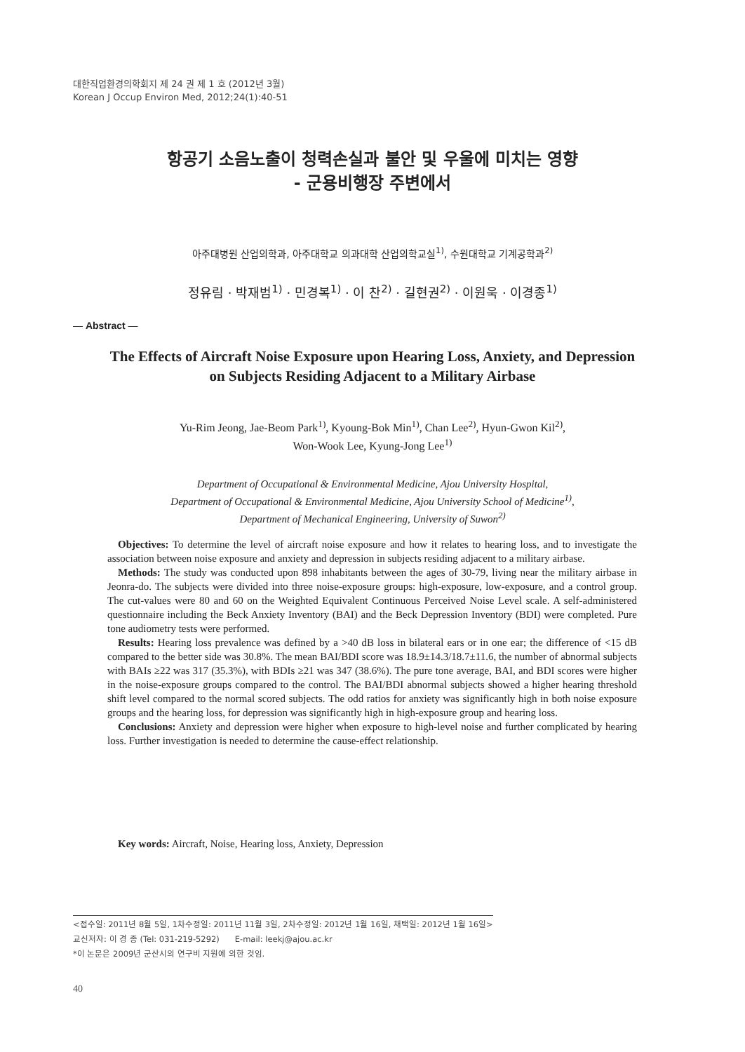대한직업환경의학회지 제 24 권 제 1 호 (2012년 3월)
Korean J Occup Environ Med, 2012;24(1):40-51
항공기 소음노출이 청력손실과 불안 및 우울에 미치는 영향
- 군용비행장 주변에서
아주대병원 산업의학과, 아주대학교 의과대학 산업의학교실<sup>1)</sup>, 수원대학교 기계공학과<sup>2)</sup>
정유림 · 박재범<sup>1)</sup> · 민경복<sup>1)</sup> · 이 찬<sup>2)</sup> · 길현권<sup>2)</sup> · 이원욱 · 이경종<sup>1)</sup>
— Abstract —
The Effects of Aircraft Noise Exposure upon Hearing Loss, Anxiety, and Depression
on Subjects Residing Adjacent to a Military Airbase
Yu-Rim Jeong, Jae-Beom Park<sup>1)</sup>, Kyoung-Bok Min<sup>1)</sup>, Chan Lee<sup>2)</sup>, Hyun-Gwon Kil<sup>2)</sup>,
Won-Wook Lee, Kyung-Jong Lee<sup>1)</sup>
Department of Occupational & Environmental Medicine, Ajou University Hospital,
Department of Occupational & Environmental Medicine, Ajou University School of Medicine<sup>1)</sup>,
Department of Mechanical Engineering, University of Suwon<sup>2)</sup>
Objectives: To determine the level of aircraft noise exposure and how it relates to hearing loss, and to investigate the association between noise exposure and anxiety and depression in subjects residing adjacent to a military airbase.
Methods: The study was conducted upon 898 inhabitants between the ages of 30-79, living near the military airbase in Jeonra-do. The subjects were divided into three noise-exposure groups: high-exposure, low-exposure, and a control group. The cut-values were 80 and 60 on the Weighted Equivalent Continuous Perceived Noise Level scale. A self-administered questionnaire including the Beck Anxiety Inventory (BAI) and the Beck Depression Inventory (BDI) were completed. Pure tone audiometry tests were performed.
Results: Hearing loss prevalence was defined by a >40 dB loss in bilateral ears or in one ear; the difference of <15 dB compared to the better side was 30.8%. The mean BAI/BDI score was 18.9±14.3/18.7±11.6, the number of abnormal subjects with BAIs ≥22 was 317 (35.3%), with BDIs ≥21 was 347 (38.6%). The pure tone average, BAI, and BDI scores were higher in the noise-exposure groups compared to the control. The BAI/BDI abnormal subjects showed a higher hearing threshold shift level compared to the normal scored subjects. The odd ratios for anxiety was significantly high in both noise exposure groups and the hearing loss, for depression was significantly high in high-exposure group and hearing loss.
Conclusions: Anxiety and depression were higher when exposure to high-level noise and further complicated by hearing loss. Further investigation is needed to determine the cause-effect relationship.
Key words: Aircraft, Noise, Hearing loss, Anxiety, Depression
<접수일: 2011년 8월 5일, 1차수정일: 2011년 11월 3일, 2차수정일: 2012년 1월 16일, 채택일: 2012년 1월 16일>
교신저자: 이 경 종 (Tel: 031-219-5292) E-mail: leekj@ajou.ac.kr
*이 논문은 2009년 군산시의 연구비 지원에 의한 것임.
40